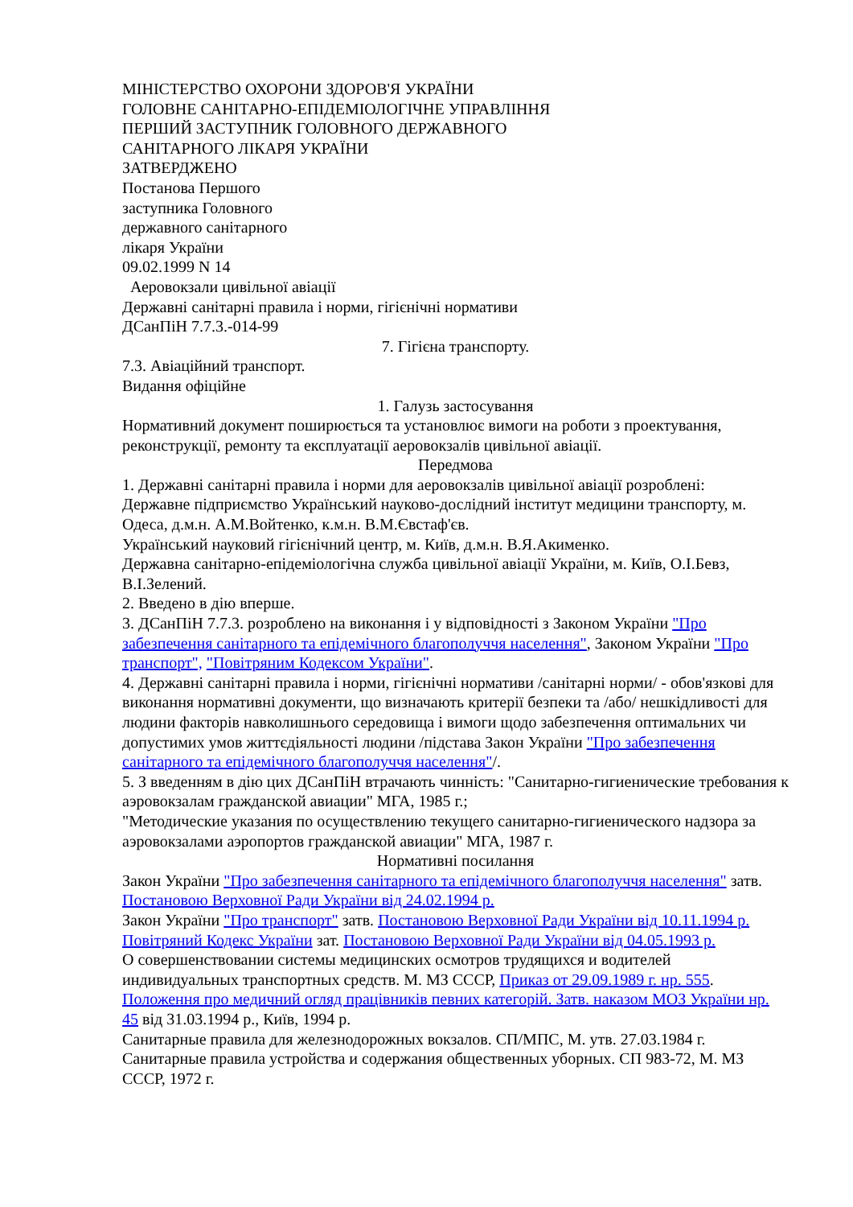МІНІСТЕРСТВО ОХОРОНИ ЗДОРОВ'Я УКРАЇНИ
ГОЛОВНЕ САНІТАРНО-ЕПІДЕМІОЛОГІЧНЕ УПРАВЛІННЯ
ПЕРШИЙ ЗАСТУПНИК ГОЛОВНОГО ДЕРЖАВНОГО
САНІТАРНОГО ЛІКАРЯ УКРАЇНИ
ЗАТВЕРДЖЕНО
Постанова Першого
заступника Головного
державного санітарного
лікаря України
09.02.1999 N 14
Аеровокзали цивільної авіації
Державні санітарні правила і норми, гігієнічні нормативи
ДСанПіН 7.7.3.-014-99
7. Гігієна транспорту.
7.3. Авіаційний транспорт.
Видання офіційне
1. Галузь застосування
Нормативний документ поширюється та установлює вимоги на роботи з проектування, реконструкції, ремонту та експлуатації аеровокзалів цивільної авіації.
Передмова
1. Державні санітарні правила і норми для аеровокзалів цивільної авіації розроблені:
Державне підприємство Український науково-дослідний інститут медицини транспорту, м. Одеса, д.м.н. А.М.Войтенко, к.м.н. В.М.Євстаф'єв.
Український науковий гігієнічний центр, м. Київ, д.м.н. В.Я.Акименко.
Державна санітарно-епідеміологічна служба цивільної авіації України, м. Київ, О.І.Бевз, В.І.Зелений.
2. Введено в дію вперше.
3. ДСанПіН 7.7.3. розроблено на виконання і у відповідності з Законом України "Про забезпечення санітарного та епідемічного благополуччя населення", Законом України "Про транспорт", "Повітряним Кодексом України".
4. Державні санітарні правила і норми, гігієнічні нормативи /санітарні норми/ - обов'язкові для виконання нормативні документи, що визначають критерії безпеки та /або/ нешкідливості для людини факторів навколишнього середовища і вимоги щодо забезпечення оптимальних чи допустимих умов життєдіяльності людини /підстава Закон України "Про забезпечення санітарного та епідемічного благополуччя населення"/.
5. З введенням в дію цих ДСанПіН втрачають чинність: "Санитарно-гигиенические требования к аэровокзалам гражданской авиации" МГА, 1985 г.;
"Методические указания по осуществлению текущего санитарно-гигиенического надзора за аэровокзалами аэропортов гражданской авиации" МГА, 1987 г.
Нормативні посилання
Закон України "Про забезпечення санітарного та епідемічного благополуччя населення" затв. Постановою Верховної Ради України від 24.02.1994 р.
Закон України "Про транспорт" затв. Постановою Верховної Ради України від 10.11.1994 р.
Повітряний Кодекс України зат. Постановою Верховної Ради України від 04.05.1993 р.
О совершенствовании системы медицинских осмотров трудящихся и водителей индивидуальных транспортных средств. М. МЗ СССР, Приказ от 29.09.1989 г. нр. 555.
Положення про медичний огляд працівників певних категорій. Затв. наказом МОЗ України нр. 45 від 31.03.1994 р., Київ, 1994 р.
Санитарные правила для железнодорожных вокзалов. СП/МПС, М. утв. 27.03.1984 г.
Санитарные правила устройства и содержания общественных уборных. СП 983-72, М. МЗ СССР, 1972 г.